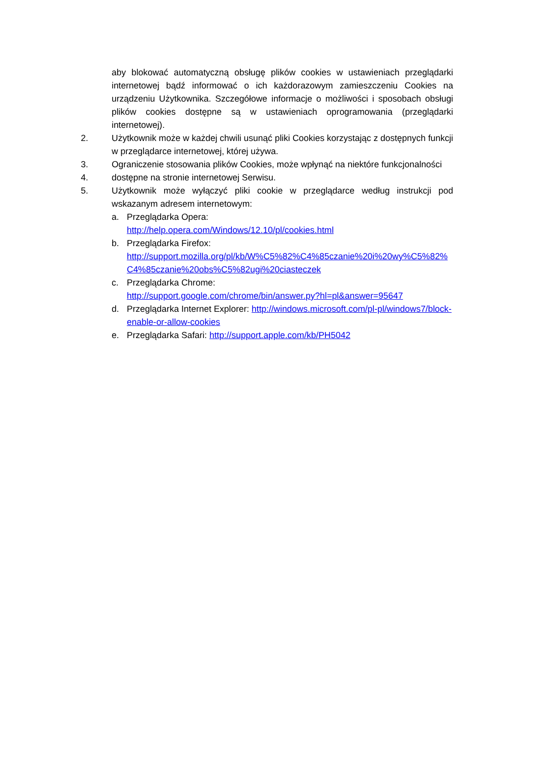aby blokować automatyczną obsługę plików cookies w ustawieniach przeglądarki internetowej bądź informować o ich każdorazowym zamieszczeniu Cookies na urządzeniu Użytkownika. Szczegółowe informacje o możliwości i sposobach obsługi plików cookies dostępne są w ustawieniach oprogramowania (przeglądarki internetowej).
2. Użytkownik może w każdej chwili usunąć pliki Cookies korzystając z dostępnych funkcji w przeglądarce internetowej, której używa.
3. Ograniczenie stosowania plików Cookies, może wpłynąć na niektóre funkcjonalności
4. dostępne na stronie internetowej Serwisu.
5. Użytkownik może wyłączyć pliki cookie w przeglądarce według instrukcji pod wskazanym adresem internetowym:
a. Przeglądarka Opera:
http://help.opera.com/Windows/12.10/pl/cookies.html
b. Przeglądarka Firefox:
http://support.mozilla.org/pl/kb/W%C5%82%C4%85czanie%20i%20wy%C5%82%C4%85czanie%20obs%C5%82ugi%20ciasteczek
c. Przeglądarka Chrome:
http://support.google.com/chrome/bin/answer.py?hl=pl&answer=95647
d. Przeglądarka Internet Explorer: http://windows.microsoft.com/pl-pl/windows7/block-enable-or-allow-cookies
e. Przeglądarka Safari: http://support.apple.com/kb/PH5042